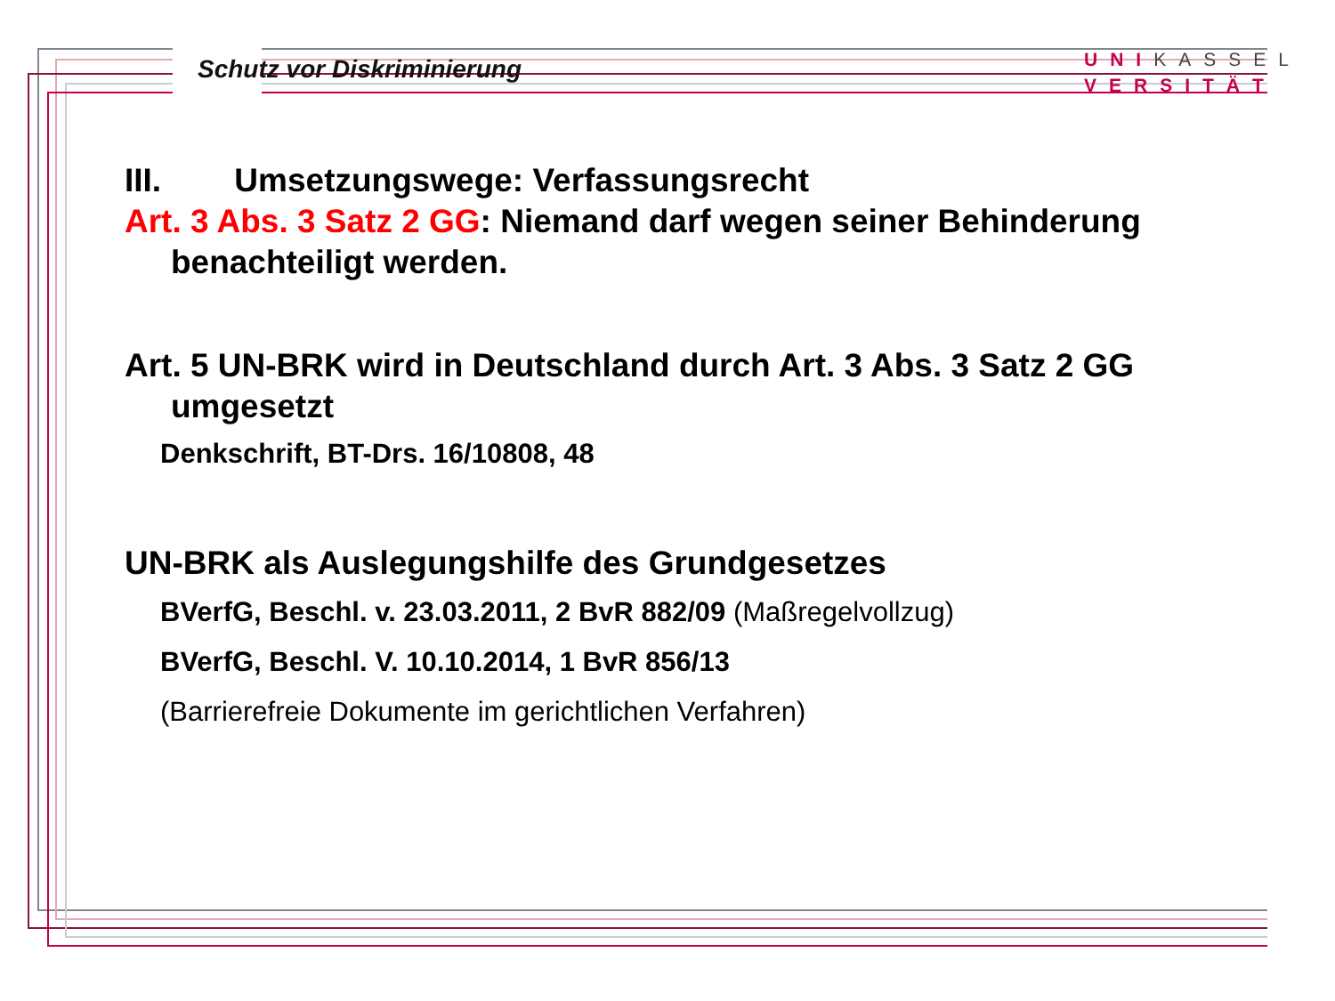Schutz vor Diskriminierung
UNI KASSEL
VERSITÄT
III. Umsetzungswege: Verfassungsrecht
Art. 3 Abs. 3 Satz 2 GG: Niemand darf wegen seiner Behinderung
benachteiligt werden.
Art. 5 UN-BRK wird in Deutschland durch Art. 3 Abs. 3 Satz 2 GG
umgesetzt
Denkschrift, BT-Drs. 16/10808, 48
UN-BRK als Auslegungshilfe des Grundgesetzes
BVerfG, Beschl. v. 23.03.2011, 2 BvR 882/09 (Maßregelvollzug)
BVerfG, Beschl. V. 10.10.2014, 1 BvR 856/13
(Barrierefreie Dokumente im gerichtlichen Verfahren)